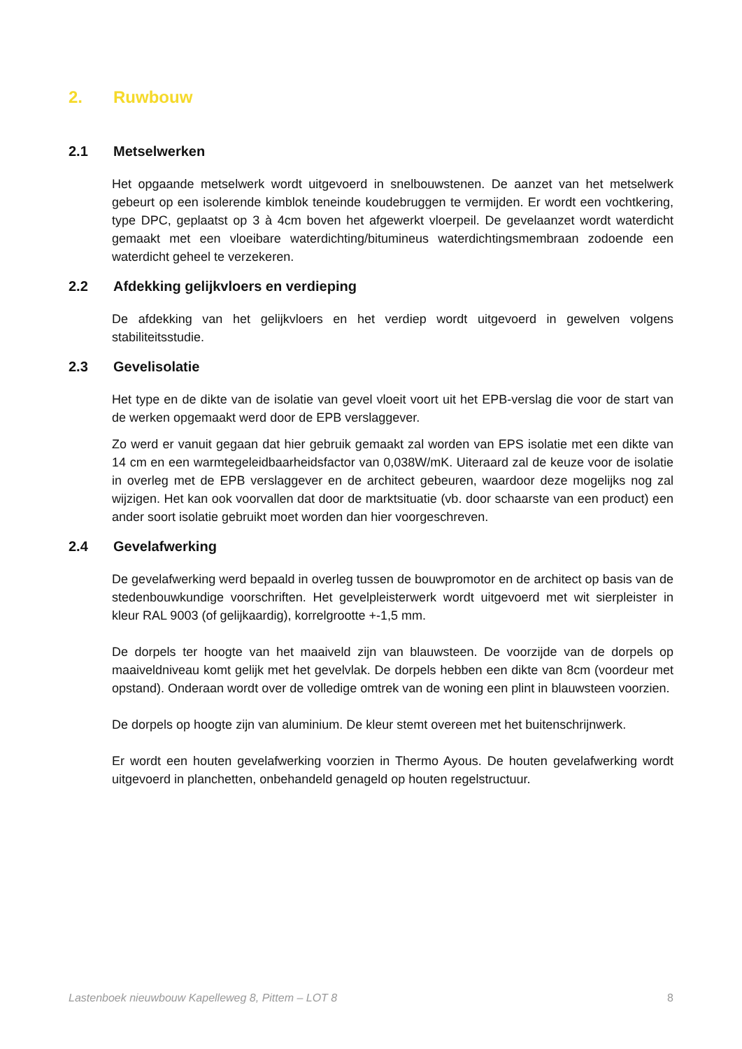2. Ruwbouw
2.1 Metselwerken
Het opgaande metselwerk wordt uitgevoerd in snelbouwstenen. De aanzet van het metselwerk gebeurt op een isolerende kimblok teneinde koudebruggen te vermijden. Er wordt een vochtkering, type DPC, geplaatst op 3 à 4cm boven het afgewerkt vloerpeil. De gevelaanzet wordt waterdicht gemaakt met een vloeibare waterdichting/bitumineus waterdichtingsmembraan zodoende een waterdicht geheel te verzekeren.
2.2 Afdekking gelijkvloers en verdieping
De afdekking van het gelijkvloers en het verdiep wordt uitgevoerd in gewelven volgens stabiliteitsstudie.
2.3 Gevelisolatie
Het type en de dikte van de isolatie van gevel vloeit voort uit het EPB-verslag die voor de start van de werken opgemaakt werd door de EPB verslaggever.
Zo werd er vanuit gegaan dat hier gebruik gemaakt zal worden van EPS isolatie met een dikte van 14 cm en een warmtegeleidbaarheidsfactor van 0,038W/mK. Uiteraard zal de keuze voor de isolatie in overleg met de EPB verslaggever en de architect gebeuren, waardoor deze mogelijks nog zal wijzigen. Het kan ook voorvallen dat door de marktsituatie (vb. door schaarste van een product) een ander soort isolatie gebruikt moet worden dan hier voorgeschreven.
2.4 Gevelafwerking
De gevelafwerking werd bepaald in overleg tussen de bouwpromotor en de architect op basis van de stedenbouwkundige voorschriften. Het gevelpleisterwerk wordt uitgevoerd met wit sierpleister in kleur RAL 9003 (of gelijkaardig), korrelgrootte +-1,5 mm.
De dorpels ter hoogte van het maaiveld zijn van blauwsteen. De voorzijde van de dorpels op maaiveldniveau komt gelijk met het gevelvlak. De dorpels hebben een dikte van 8cm (voordeur met opstand). Onderaan wordt over de volledige omtrek van de woning een plint in blauwsteen voorzien.
De dorpels op hoogte zijn van aluminium. De kleur stemt overeen met het buitenschrijnwerk.
Er wordt een houten gevelafwerking voorzien in Thermo Ayous. De houten gevelafwerking wordt uitgevoerd in planchetten, onbehandeld genageld op houten regelstructuur.
Lastenboek nieuwbouw Kapelleweg 8, Pittem – LOT 8 8